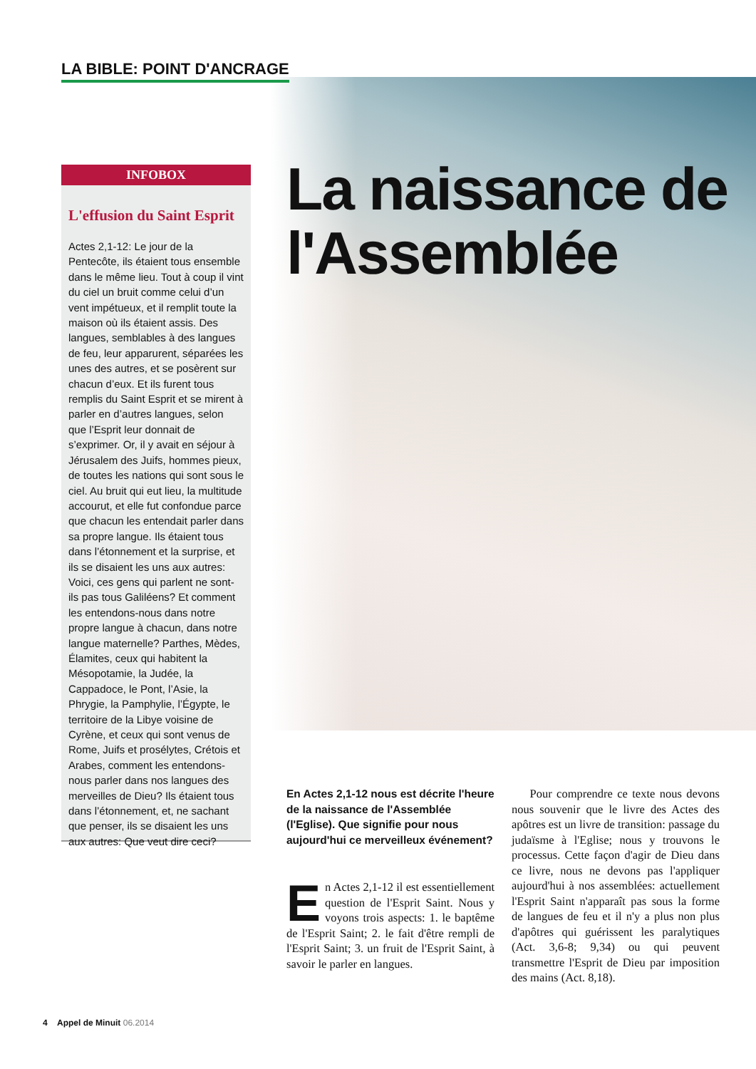LA BIBLE: POINT D'ANCRAGE
INFOBOX
L'effusion du Saint Esprit
Actes 2,1-12: Le jour de la Pentecôte, ils étaient tous ensemble dans le même lieu. Tout à coup il vint du ciel un bruit comme celui d’un vent impétueux, et il remplit toute la maison où ils étaient assis. Des langues, semblables à des langues de feu, leur apparurent, séparées les unes des autres, et se posèrent sur chacun d’eux. Et ils furent tous remplis du Saint Esprit et se mirent à parler en d’autres langues, selon que l’Esprit leur donnait de s’exprimer. Or, il y avait en séjour à Jérusalem des Juifs, hommes pieux, de toutes les nations qui sont sous le ciel. Au bruit qui eut lieu, la multitude accourut, et elle fut confondue parce que chacun les entendait parler dans sa propre langue. Ils étaient tous dans l’étonnement et la surprise, et ils se disaient les uns aux autres: Voici, ces gens qui parlent ne sont-ils pas tous Galiléens? Et comment les entendons-nous dans notre propre langue à chacun, dans notre langue maternelle? Parthes, Mèdes, Élamites, ceux qui habitent la Mésopotamie, la Judée, la Cappadoce, le Pont, l’Asie, la Phrygie, la Pamphylie, l’Égypte, le territoire de la Libye voisine de Cyrène, et ceux qui sont venus de Rome, Juifs et prosélytes, Crétois et Arabes, comment les entendons-nous parler dans nos langues des merveilles de Dieu? Ils étaient tous dans l’étonnement, et, ne sachant que penser, ils se disaient les uns aux autres: Que veut dire ceci?
La naissance de l'Assemblée
En Actes 2,1-12 nous est décrite l'heure de la naissance de l'Assemblée (l'Eglise). Que signifie pour nous aujourd'hui ce merveilleux événement?
En Actes 2,1-12 il est essentiellement question de l'Esprit Saint. Nous y voyons trois aspects: 1. le baptême de l'Esprit Saint; 2. le fait d'être rempli de l'Esprit Saint; 3. un fruit de l'Esprit Saint, à savoir le parler en langues.
Pour comprendre ce texte nous devons nous souvenir que le livre des Actes des apôtres est un livre de transition: passage du judaïsme à l'Eglise; nous y trouvons le processus. Cette façon d'agir de Dieu dans ce livre, nous ne devons pas l'appliquer aujourd'hui à nos assemblées: actuellement l'Esprit Saint n'apparaît pas sous la forme de langues de feu et il n'y a plus non plus d'apôtres qui guérissent les paralytiques (Act. 3,6-8; 9,34) ou qui peuvent transmettre l'Esprit de Dieu par imposition des mains (Act. 8,18).
4 Appel de Minuit 06.2014